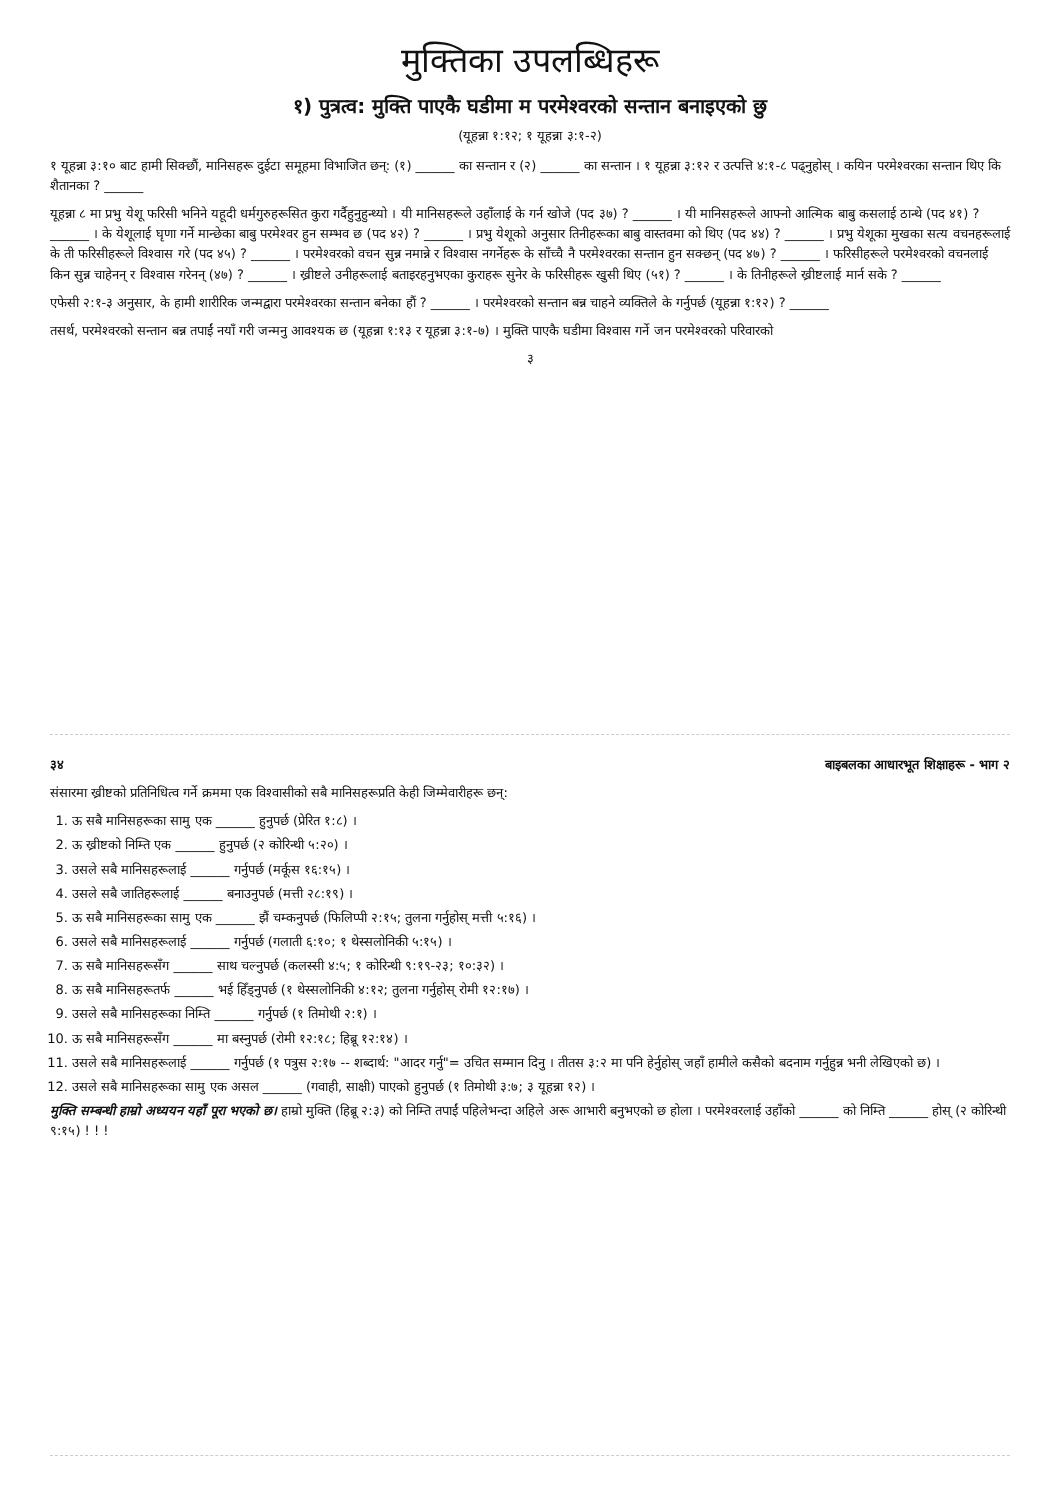मुक्तिका उपलब्धिहरू
१) पुत्रत्व: मुक्ति पाएकै घडीमा म परमेश्‍वरको सन्तान बनाइएको छु
(यूहन्ना १:१२; १ यूहन्ना ३:१-२)
१ यूहन्ना ३:१० बाट हामी सिक्छौं, मानिसहरू दुईटा समूहमा विभाजित छन्: (१) ______ का सन्तान र (२) ______ का सन्तान । १ यूहन्ना ३:१२ र उत्पत्ति ४:१-८ पढ्नुहोस् । कयिन परमेश्‍वरका सन्तान थिए कि शैतानका ? ______
यूहन्ना ८ मा प्रभु येशू फरिसी भनिने यहूदी धर्मगुरुहरूसित कुरा गर्दैहुनुहुन्थ्यो । यी मानिसहरूले उहाँलाई के गर्न खोजे (पद ३७) ? ______ । यी मानिसहरूले आफ्नो आत्मिक बाबु कसलाई ठान्थे (पद ४१) ? ______ । के येशूलाई घृणा गर्ने मान्छेका बाबु परमेश्‍वर हुन सम्भव छ (पद ४२) ? ______ । प्रभु येशूको अनुसार तिनीहरूका बाबु वास्तवमा को थिए (पद ४४) ? ______ । प्रभु येशूका मुखका सत्य वचनहरूलाई के ती फरिसीहरूले विश्‍वास गरे (पद ४५) ? ______ । परमेश्‍वरको वचन सुन्न नमान्ने र विश्‍वास नगर्नेहरू के साँच्चै नै परमेश्‍वरका सन्तान हुन सक्छन् (पद ४७) ? ______ । फरिसीहरूले परमेश्‍वरको वचनलाई किन सुन्न चाहेनन् र विश्‍वास गरेनन् (४७) ? ______ । ख्रीष्टले उनीहरूलाई बताइरहनुभएका कुराहरू सुनेर के फरिसीहरू खुसी थिए (५१) ? ______ । के तिनीहरूले ख्रीष्टलाई मार्न सके ? ______
एफेसी २:१-३ अनुसार, के हामी शारीरिक जन्मद्वारा परमेश्‍वरका सन्तान बनेका हौं ? ______ । परमेश्‍वरको सन्तान बन्न चाहने व्यक्तिले के गर्नुपर्छ (यूहन्ना १:१२) ? ______
तसर्थ, परमेश्‍वरको सन्तान बन्न तपाईं नयाँ गरी जन्मनु आवश्यक छ (यूहन्ना १:१३ र यूहन्ना ३:१-७) । मुक्ति पाएकै घडीमा विश्‍वास गर्ने जन परमेश्‍वरको परिवारको
३
३४ बाइबलका आधारभूत शिक्षाहरू - भाग २
संसारमा ख्रीष्टको प्रतिनिधित्व गर्ने क्रममा एक विश्‍वासीको सबै मानिसहरूप्रति केही जिम्मेवारीहरू छन्:
1. ऊ सबै मानिसहरूका सामु एक ______ हुनुपर्छ (प्रेरित १:८) ।
2. ऊ ख्रीष्टको निम्ति एक ______ हुनुपर्छ (२ कोरिन्थी ५:२०) ।
3. उसले सबै मानिसहरूलाई ______ गर्नुपर्छ (मर्कूस १६:१५) ।
4. उसले सबै जातिहरूलाई ______ बनाउनुपर्छ (मत्ती २८:१९) ।
5. ऊ सबै मानिसहरूका सामु एक ______ झैं चम्कनुपर्छ (फिलिप्पी २:१५; तुलना गर्नुहोस् मत्ती ५:१६) ।
6. उसले सबै मानिसहरूलाई ______ गर्नुपर्छ (गलाती ६:१०; १ थेस्सलोनिकी ५:१५) ।
7. ऊ सबै मानिसहरूसँग ______ साथ चल्नुपर्छ (कलस्सी ४:५; १ कोरिन्थी ९:१९-२३; १०:३२) ।
8. ऊ सबै मानिसहरूतर्फ ______ भई हिँड्नुपर्छ (१ थेस्सलोनिकी ४:१२; तुलना गर्नुहोस् रोमी १२:१७) ।
9. उसले सबै मानिसहरूका निम्ति ______ गर्नुपर्छ (१ तिमोथी २:१) ।
10. ऊ सबै मानिसहरूसँग ______ मा बस्नुपर्छ (रोमी १२:१८; हिब्रू १२:१४) ।
11. उसले सबै मानिसहरूलाई ______ गर्नुपर्छ (१ पत्रुस २:१७ -- शब्दार्थ: "आदर गर्नु"= उचित सम्मान दिनु । तीतस ३:२ मा पनि हेर्नुहोस् जहाँ हामीले कसैको बदनाम गर्नुहुन्न भनी लेखिएको छ) ।
12. उसले सबै मानिसहरूका सामु एक असल ______ (गवाही, साक्षी) पाएको हुनुपर्छ (१ तिमोथी ३:७; ३ यूहन्ना १२) ।
मुक्ति सम्बन्धी हाम्रो अध्ययन यहाँ पूरा भएको छ। हाम्रो मुक्ति (हिब्रू २:३) को निम्ति तपाईं पहिलेभन्दा अहिले अरू आभारी बनुभएको छ होला । परमेश्‍वरलाई उहाँको ______ को निम्ति ______ होस् (२ कोरिन्थी ९:१५) ! ! !